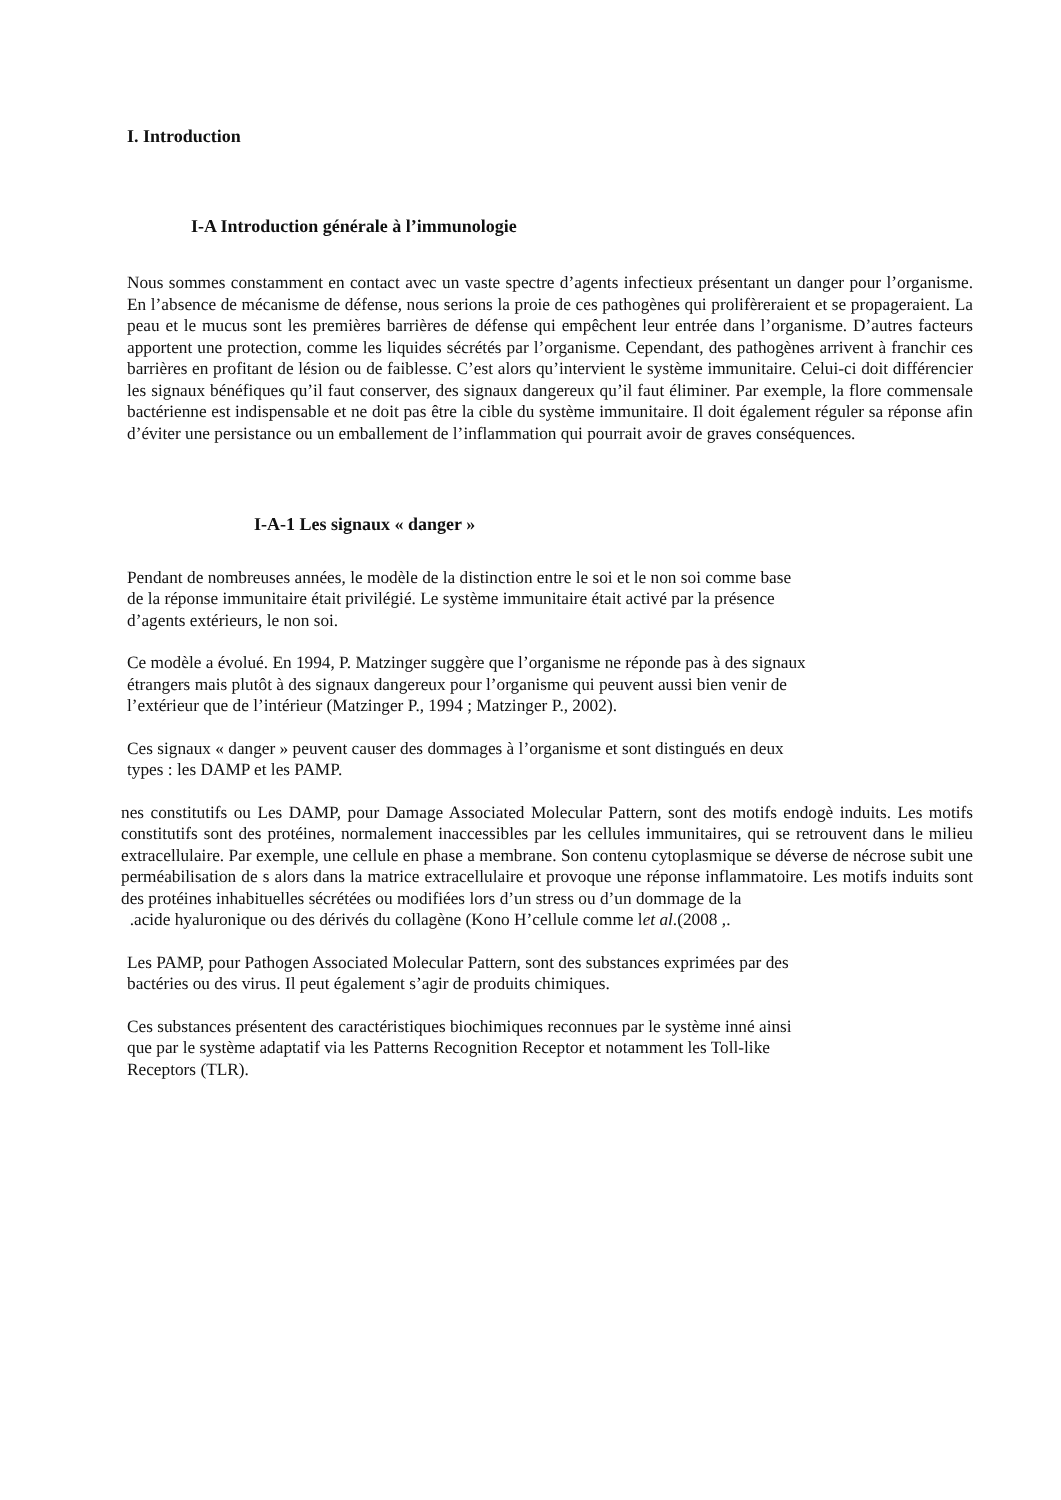I. Introduction
I-A Introduction générale à l’immunologie
Nous sommes constamment en contact avec un vaste spectre d’agents infectieux présentant un danger pour l’organisme. En l’absence de mécanisme de défense, nous serions la proie de ces pathogènes qui prolifèreraient et se propageraient. La peau et le mucus sont les premières barrières de défense qui empêchent leur entrée dans l’organisme. D’autres facteurs apportent une protection, comme les liquides sécrétés par l’organisme. Cependant, des pathogènes arrivent à franchir ces barrières en profitant de lésion ou de faiblesse. C’est alors qu’intervient le système immunitaire. Celui-ci doit différencier les signaux bénéfiques qu’il faut conserver, des signaux dangereux qu’il faut éliminer. Par exemple, la flore commensale bactérienne est indispensable et ne doit pas être la cible du système immunitaire. Il doit également réguler sa réponse afin d’éviter une persistance ou un emballement de l’inflammation qui pourrait avoir de graves conséquences.
I-A-1 Les signaux « danger »
Pendant de nombreuses années, le modèle de la distinction entre le soi et le non soi comme base
de la réponse immunitaire était privilégié. Le système immunitaire était activé par la présence
d’agents extérieurs, le non soi.
Ce modèle a évolué. En 1994, P. Matzinger suggère que l’organisme ne réponde pas à des signaux
étrangers mais plutôt à des signaux dangereux pour l’organisme qui peuvent aussi bien venir de
l’extérieur que de l’intérieur (Matzinger P., 1994 ; Matzinger P., 2002).
Ces signaux « danger » peuvent causer des dommages à l’organisme et sont distingués en deux
types : les DAMP et les PAMP.
nes constitutifs ou Les DAMP, pour Damage Associated Molecular Pattern, sont des motifs endogè induits. Les motifs constitutifs sont des protéines, normalement inaccessibles par les cellules immunitaires, qui se retrouvent dans le milieu extracellulaire. Par exemple, une cellule en phase a membrane. Son contenu cytoplasmique se déverse de nécrose subit une perméabilisation de s alors dans la matrice extracellulaire et provoque une réponse inflammatoire. Les motifs induits sont des protéines inhabituelles sécrétées ou modifiées lors d’un stress ou d’un dommage de la
.acide hyaluronique ou des dérivés du collagène (Kono H’cellule comme let al.(2008 ,.
Les PAMP, pour Pathogen Associated Molecular Pattern, sont des substances exprimées par des
bactéries ou des virus. Il peut également s’agir de produits chimiques.
Ces substances présentent des caractéristiques biochimiques reconnues par le système inné ainsi
que par le système adaptatif via les Patterns Recognition Receptor et notamment les Toll-like
Receptors (TLR).